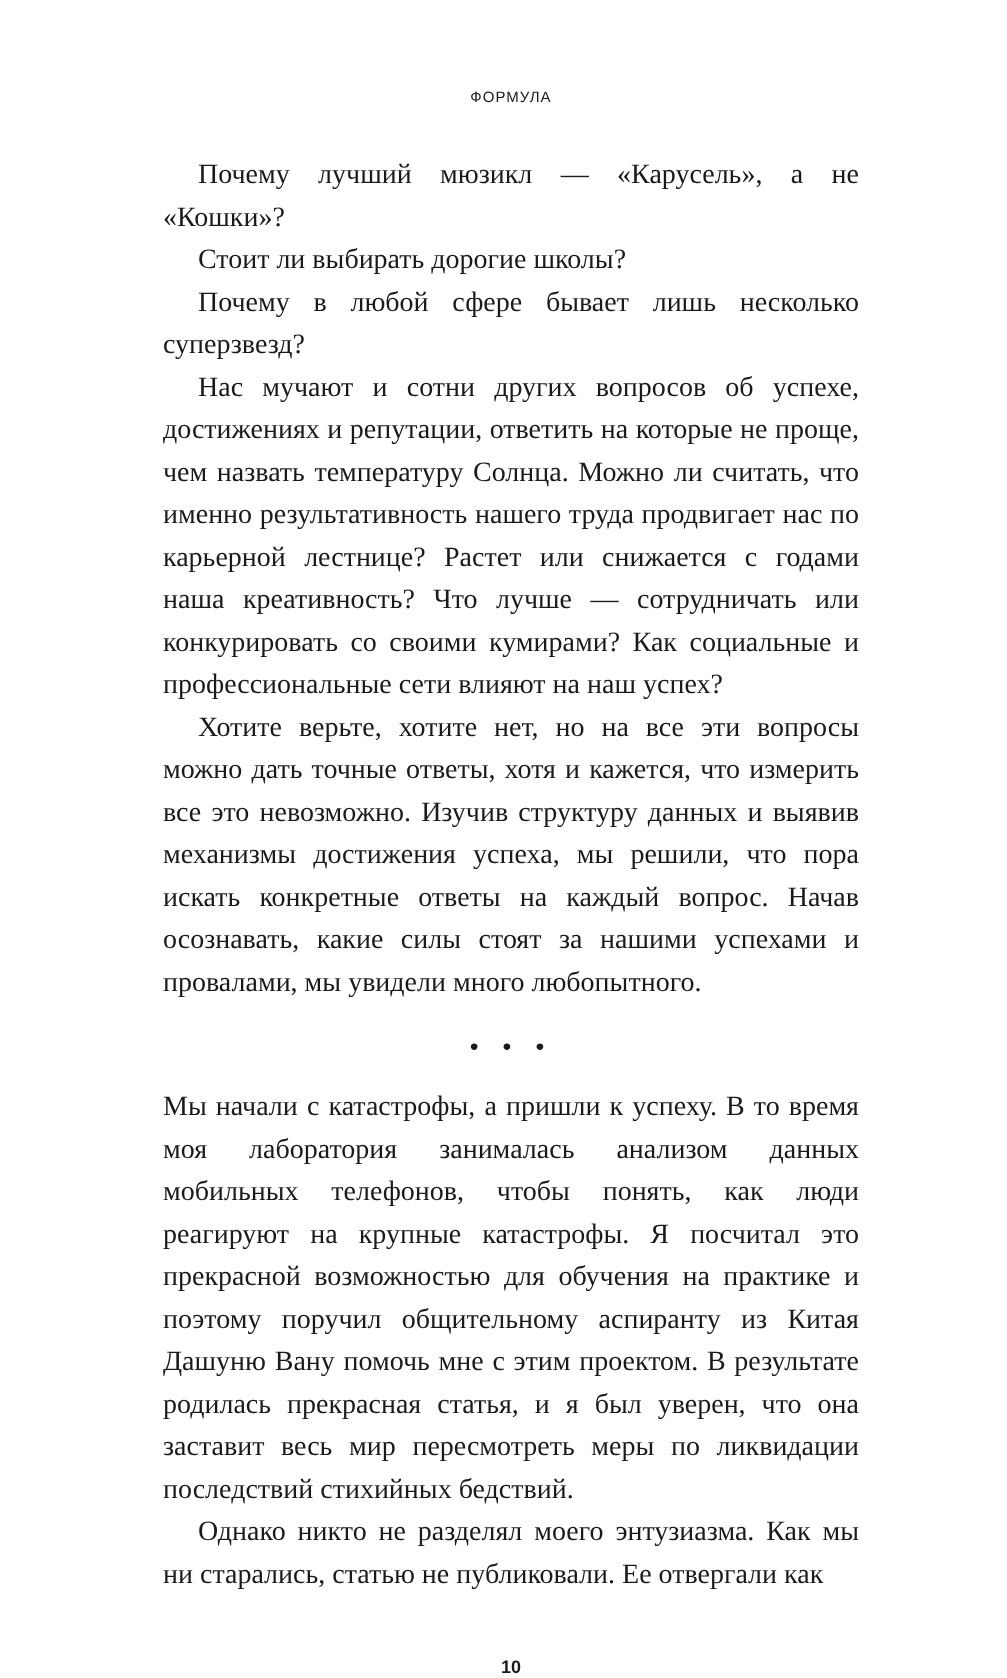ФОРМУЛА
Почему лучший мюзикл — «Карусель», а не «Кошки»?
Стоит ли выбирать дорогие школы?
Почему в любой сфере бывает лишь несколько суперзвезд?
Нас мучают и сотни других вопросов об успехе, достижениях и репутации, ответить на которые не проще, чем назвать температуру Солнца. Можно ли считать, что именно результативность нашего труда продвигает нас по карьерной лестнице? Растет или снижается с годами наша креативность? Что лучше — сотрудничать или конкурировать со своими кумирами? Как социальные и профессиональные сети влияют на наш успех?
Хотите верьте, хотите нет, но на все эти вопросы можно дать точные ответы, хотя и кажется, что измерить все это невозможно. Изучив структуру данных и выявив механизмы достижения успеха, мы решили, что пора искать конкретные ответы на каждый вопрос. Начав осознавать, какие силы стоят за нашими успехами и провалами, мы увидели много любопытного.
• • •
Мы начали с катастрофы, а пришли к успеху. В то время моя лаборатория занималась анализом данных мобильных телефонов, чтобы понять, как люди реагируют на крупные катастрофы. Я посчитал это прекрасной возможностью для обучения на практике и поэтому поручил общительному аспиранту из Китая Дашуню Вану помочь мне с этим проектом. В результате родилась прекрасная статья, и я был уверен, что она заставит весь мир пересмотреть меры по ликвидации последствий стихийных бедствий.
Однако никто не разделял моего энтузиазма. Как мы ни старались, статью не публиковали. Ее отвергали как
10